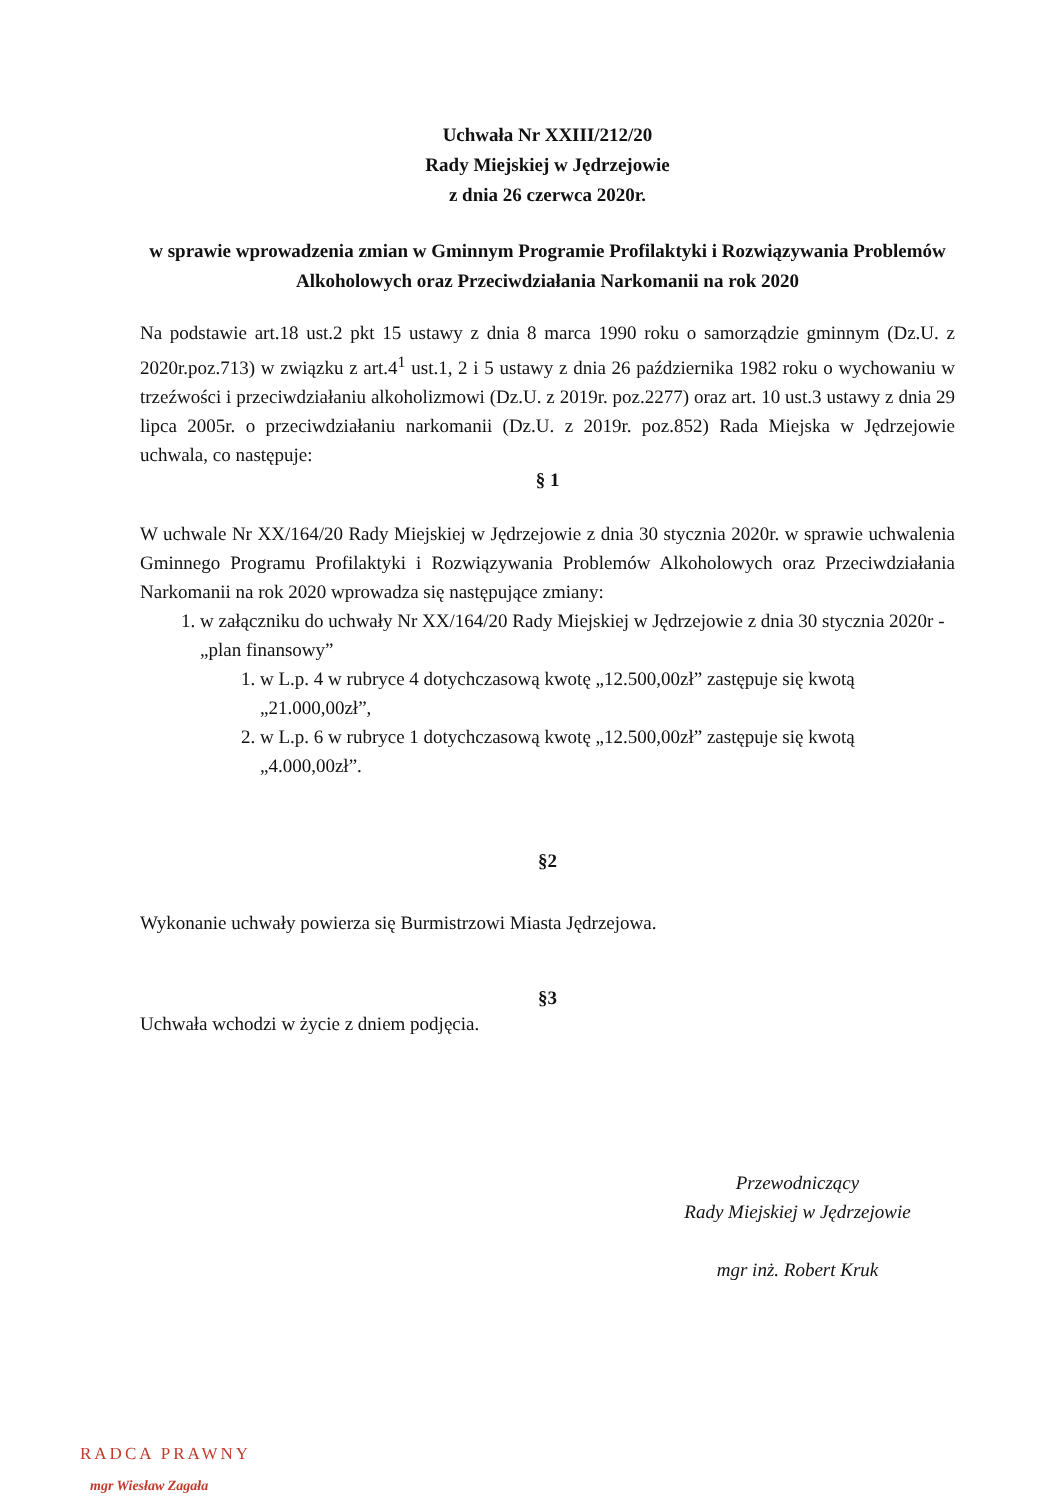Uchwała Nr XXIII/212/20
Rady Miejskiej w Jędrzejowie
z dnia 26 czerwca 2020r.
w sprawie wprowadzenia zmian w Gminnym Programie Profilaktyki i Rozwiązywania Problemów Alkoholowych oraz Przeciwdziałania Narkomanii na rok 2020
Na podstawie art.18 ust.2 pkt 15 ustawy z dnia 8 marca 1990 roku o samorządzie gminnym (Dz.U. z 2020r.poz.713) w związku z art.4<sup>1</sup> ust.1, 2 i 5 ustawy z dnia 26 października 1982 roku o wychowaniu w trzeźwości i przeciwdziałaniu alkoholizmowi (Dz.U. z 2019r. poz.2277) oraz art. 10 ust.3 ustawy z dnia 29 lipca 2005r. o przeciwdziałaniu narkomanii (Dz.U. z 2019r. poz.852) Rada Miejska w Jędrzejowie uchwala, co następuje:
§ 1
W uchwale Nr XX/164/20 Rady Miejskiej w Jędrzejowie z dnia 30 stycznia 2020r. w sprawie uchwalenia Gminnego Programu Profilaktyki i Rozwiązywania Problemów Alkoholowych oraz Przeciwdziałania Narkomanii na rok 2020 wprowadza się następujące zmiany:
1. w załączniku do uchwały Nr XX/164/20 Rady Miejskiej w Jędrzejowie z dnia 30 stycznia 2020r - „plan finansowy”
1. w L.p. 4 w rubryce 4 dotychczasową kwotę „12.500,00zł” zastępuje się kwotą „21.000,00zł”,
2. w L.p. 6 w rubryce 1 dotychczasową kwotę „12.500,00zł” zastępuje się kwotą „4.000,00zł”.
§2
Wykonanie uchwały powierza się Burmistrzowi Miasta Jędrzejowa.
§3
Uchwała wchodzi w życie z dniem podjęcia.
Przewodniczący
Rady Miejskiej w Jędrzejowie
mgr inż. Robert Kruk
RADCA PRAWNY
mgr Wiesław Zagała